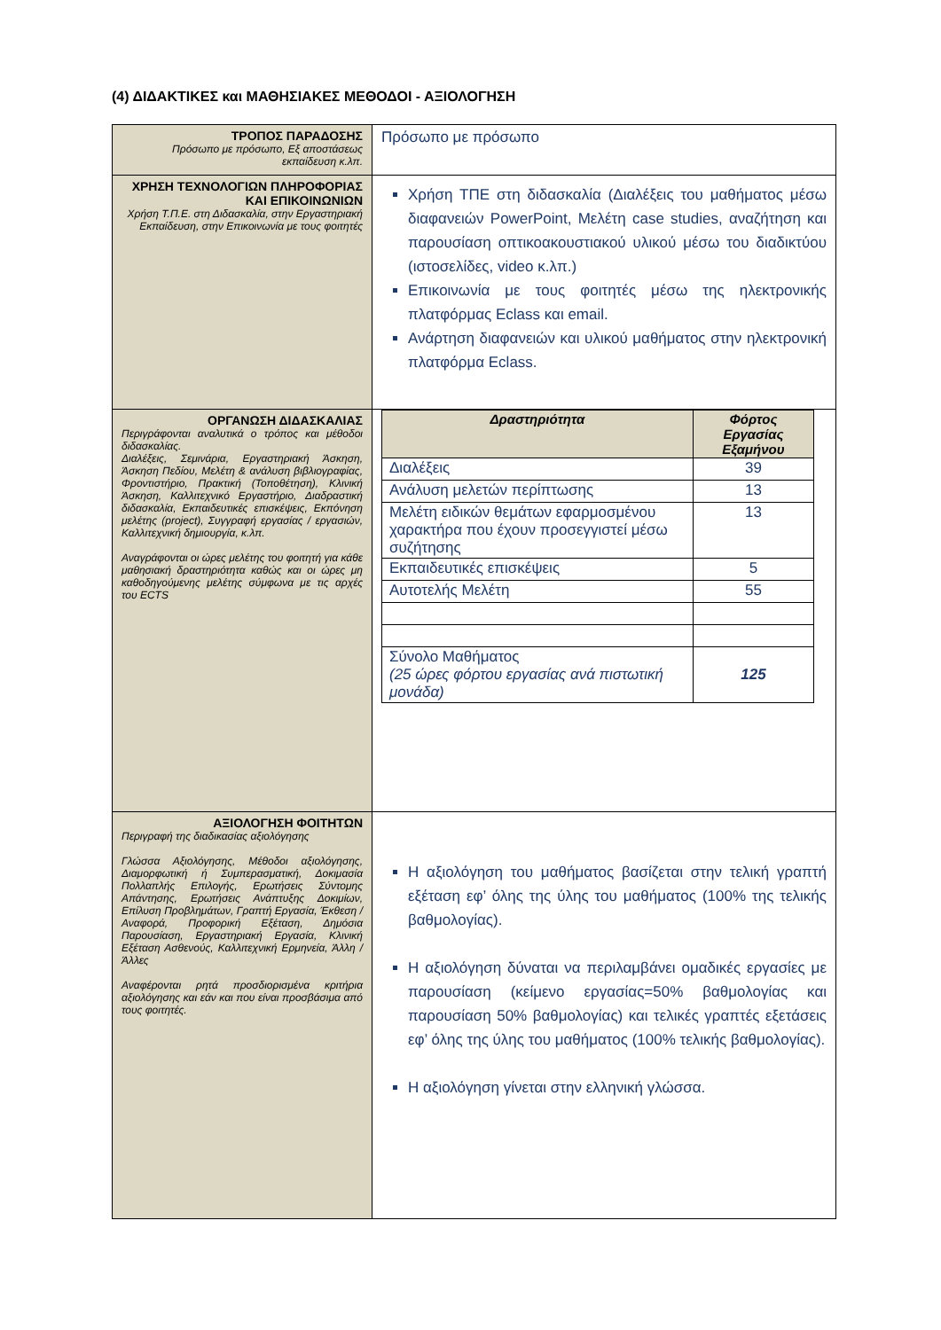(4) ΔΙΔΑΚΤΙΚΕΣ και ΜΑΘΗΣΙΑΚΕΣ ΜΕΘΟΔΟΙ - ΑΞΙΟΛΟΓΗΣΗ
| ΤΡΟΠΟΣ ΠΑΡΑΔΟΣΗΣ Πρόσωπο με πρόσωπο, Εξ αποστάσεως εκπαίδευση κ.λπ. | Πρόσωπο με πρόσωπο |
| ΧΡΗΣΗ ΤΕΧΝΟΛΟΓΙΩΝ ΠΛΗΡΟΦΟΡΙΑΣ ΚΑΙ ΕΠΙΚΟΙΝΩΝΙΩΝ Χρήση Τ.Π.Ε. στη Διδασκαλία, στην Εργαστηριακή Εκπαίδευση, στην Επικοινωνία με τους φοιτητές | Χρήση ΤΠΕ στη διδασκαλία (Διαλέξεις του μαθήματος μέσω διαφανειών PowerPoint, Μελέτη case studies, αναζήτηση και παρουσίαση οπτικοακουστιακού υλικού μέσω του διαδικτύου (ιστοσελίδες, video κ.λπ.) Επικοινωνία με τους φοιτητές μέσω της ηλεκτρονικής πλατφόρμας Eclass και email. Ανάρτηση διαφανειών και υλικού μαθήματος στην ηλεκτρονική πλατφόρμα Eclass. |
| ΟΡΓΑΝΩΣΗ ΔΙΔΑΣΚΑΛΙΑΣ Περιγράφονται αναλυτικά ο τρόπος και μέθοδοι διδασκαλίας. Διαλέξεις, Σεμινάρια, Εργαστηριακή Άσκηση, Άσκηση Πεδίου, Μελέτη & ανάλυση βιβλιογραφίας, Φροντιστήριο, Πρακτική (Τοποθέτηση), Κλινική Άσκηση, Καλλιτεχνικό Εργαστήριο, Διαδραστική διδασκαλία, Εκπαιδευτικές επισκέψεις, Εκπόνηση μελέτης (project), Συγγραφή εργασίας / εργασιών, Καλλιτεχνική δημιουργία, κ.λπ. Αναγράφονται οι ώρες μελέτης του φοιτητή για κάθε μαθησιακή δραστηριότητα καθώς και οι ώρες μη καθοδηγούμενης μελέτης σύμφωνα με τις αρχές του ECTS | / Δραστηριότητα / Φόρτος Εργασίας Εξαμήνου / / --- / --- / / Διαλέξεις / 39 / / Ανάλυση μελετών περίπτωσης / 13 / / Μελέτη ειδικών θεμάτων εφαρμοσμένου χαρακτήρα που έχουν προσεγγιστεί μέσω συζήτησης / 13 / / Εκπαιδευτικές επισκέψεις / 5 / / Αυτοτελής Μελέτη / 55 / / Σύνολο Μαθήματος (25 ώρες φόρτου εργασίας ανά πιστωτική μονάδα) / 125 / |
| ΑΞΙΟΛΟΓΗΣΗ ΦΟΙΤΗΤΩΝ Περιγραφή της διαδικασίας αξιολόγησης Γλώσσα Αξιολόγησης, Μέθοδοι αξιολόγησης, Διαμορφωτική ή Συμπερασματική, Δοκιμασία Πολλαπλής Επιλογής, Ερωτήσεις Σύντομης Απάντησης, Ερωτήσεις Ανάπτυξης Δοκιμίων, Επίλυση Προβλημάτων, Γραπτή Εργασία, Έκθεση / Αναφορά, Προφορική Εξέταση, Δημόσια Παρουσίαση, Εργαστηριακή Εργασία, Κλινική Εξέταση Ασθενούς, Καλλιτεχνική Ερμηνεία, Άλλη / Άλλες Αναφέρονται ρητά προσδιορισμένα κριτήρια αξιολόγησης και εάν και που είναι προσβάσιμα από τους φοιτητές. | Η αξιολόγηση του μαθήματος βασίζεται στην τελική γραπτή εξέταση εφ’ όλης της ύλης του μαθήματος (100% της τελικής βαθμολογίας). Η αξιολόγηση δύναται να περιλαμβάνει ομαδικές εργασίες με παρουσίαση (κείμενο εργασίας=50% βαθμολογίας και παρουσίαση 50% βαθμολογίας) και τελικές γραπτές εξετάσεις εφ’ όλης της ύλης του μαθήματος (100% τελικής βαθμολογίας). Η αξιολόγηση γίνεται στην ελληνική γλώσσα. |